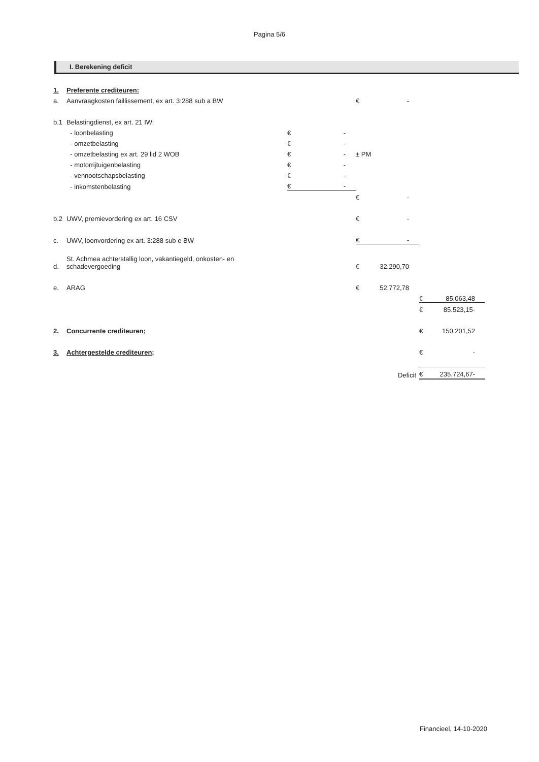Pagina 5/6
I. Berekening deficit
| 1. | Preferente crediteuren: | | | | | | |
| a. | Aanvraagkosten faillissement, ex art. 3:288 sub a BW | | | € | - | | |
| b.1 | Belastingdienst, ex art. 21 IW: | | | | | | |
| | - loonbelasting | € | - | | | | |
| | - omzetbelasting | € | - | | | | |
| | - omzetbelasting ex art. 29 lid 2 WOB | € | - | ± PM | | | |
| | - motorrijtuigenbelasting | € | - | | | | |
| | - vennootschapsbelasting | € | - | | | | |
| | - inkomstenbelasting | € | - | | | | |
| | | | | € | - | | |
| b.2 | UWV, premievordering ex art. 16 CSV | | | € | - | | |
| c. | UWV, loonvordering ex art. 3:288 sub e BW | | | € | - | | |
| d. | St. Achmea achterstallig loon, vakantiegeld, onkosten- en schadevergoeding | | | € | 32.290,70 | | |
| e. | ARAG | | | € | 52.772,78 | | |
| | | | | | | € | 85.063,48 |
| | | | | | | € | 85.523,15- |
| 2. | Concurrente crediteuren; | | | | | € | 150.201,52 |
| 3. | Achtergestelde crediteuren; | | | | | € | - |
| | | | | | Deficit | € | 235.724,67- |
Financieel, 14-10-2020